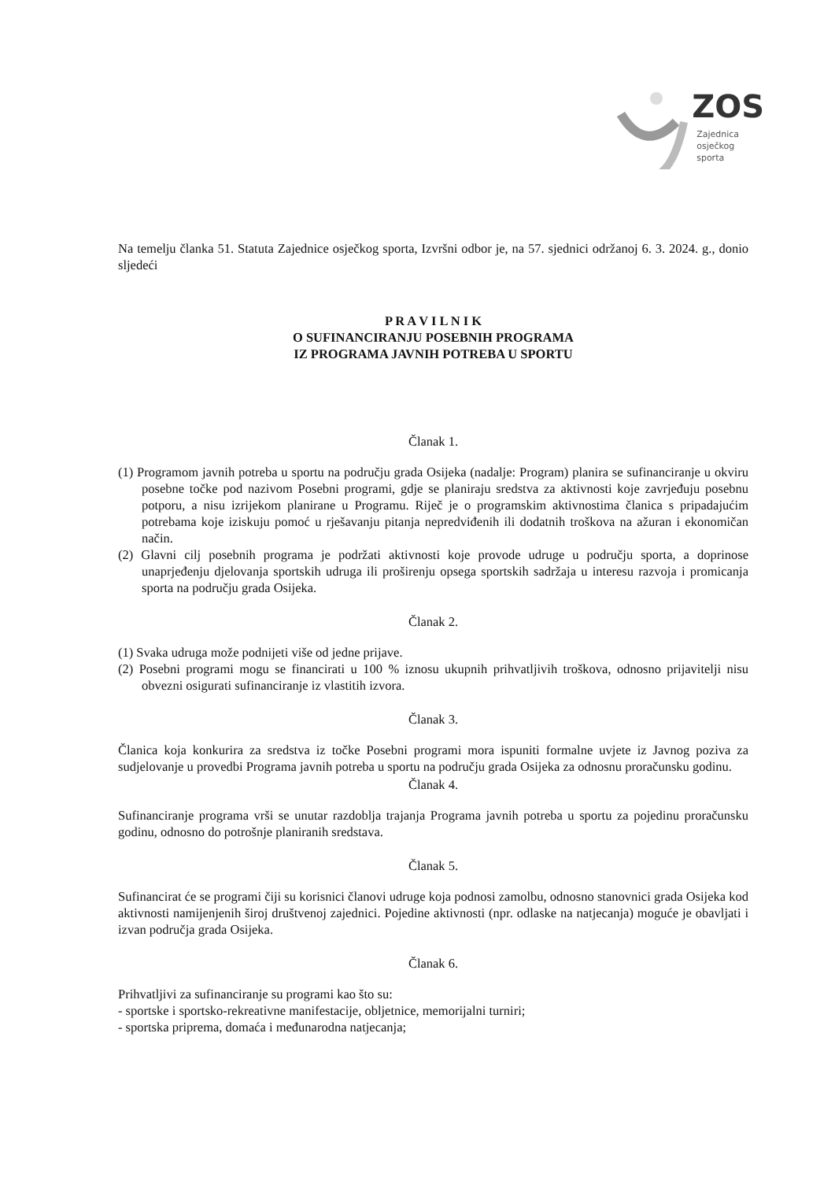ZOS
Zajednica
osječkog
sporta
Na temelju članka 51. Statuta Zajednice osječkog sporta, Izvršni odbor je, na 57. sjednici održanoj 6. 3. 2024. g., donio sljedeći
P R A V I L N I K
O SUFINANCIRANJU POSEBNIH PROGRAMA
IZ PROGRAMA JAVNIH POTREBA U SPORTU
Članak 1.
(1) Programom javnih potreba u sportu na području grada Osijeka (nadalje: Program) planira se sufinanciranje u okviru posebne točke pod nazivom Posebni programi, gdje se planiraju sredstva za aktivnosti koje zavrjeđuju posebnu potporu, a nisu izrijekom planirane u Programu. Riječ je o programskim aktivnostima članica s pripadajućim potrebama koje iziskuju pomoć u rješavanju pitanja nepredviđenih ili dodatnih troškova na ažuran i ekonomičan način.
(2) Glavni cilj posebnih programa je podržati aktivnosti koje provode udruge u području sporta, a doprinose unaprjeđenju djelovanja sportskih udruga ili proširenju opsega sportskih sadržaja u interesu razvoja i promicanja sporta na području grada Osijeka.
Članak 2.
(1) Svaka udruga može podnijeti više od jedne prijave.
(2) Posebni programi mogu se financirati u 100 % iznosu ukupnih prihvatljivih troškova, odnosno prijavitelji nisu obvezni osigurati sufinanciranje iz vlastitih izvora.
Članak 3.
Članica koja konkurira za sredstva iz točke Posebni programi mora ispuniti formalne uvjete iz Javnog poziva za sudjelovanje u provedbi Programa javnih potreba u sportu na području grada Osijeka za odnosnu proračunsku godinu.
Članak 4.
Sufinanciranje programa vrši se unutar razdoblja trajanja Programa javnih potreba u sportu za pojedinu proračunsku godinu, odnosno do potrošnje planiranih sredstava.
Članak 5.
Sufinancirat će se programi čiji su korisnici članovi udruge koja podnosi zamolbu, odnosno stanovnici grada Osijeka kod aktivnosti namijenjenih široj društvenoj zajednici. Pojedine aktivnosti (npr. odlaske na natjecanja) moguće je obavljati i izvan područja grada Osijeka.
Članak 6.
Prihvatljivi za sufinanciranje su programi kao što su:
- sportske i sportsko-rekreativne manifestacije, obljetnice, memorijalni turniri;
- sportska priprema, domaća i međunarodna natjecanja;